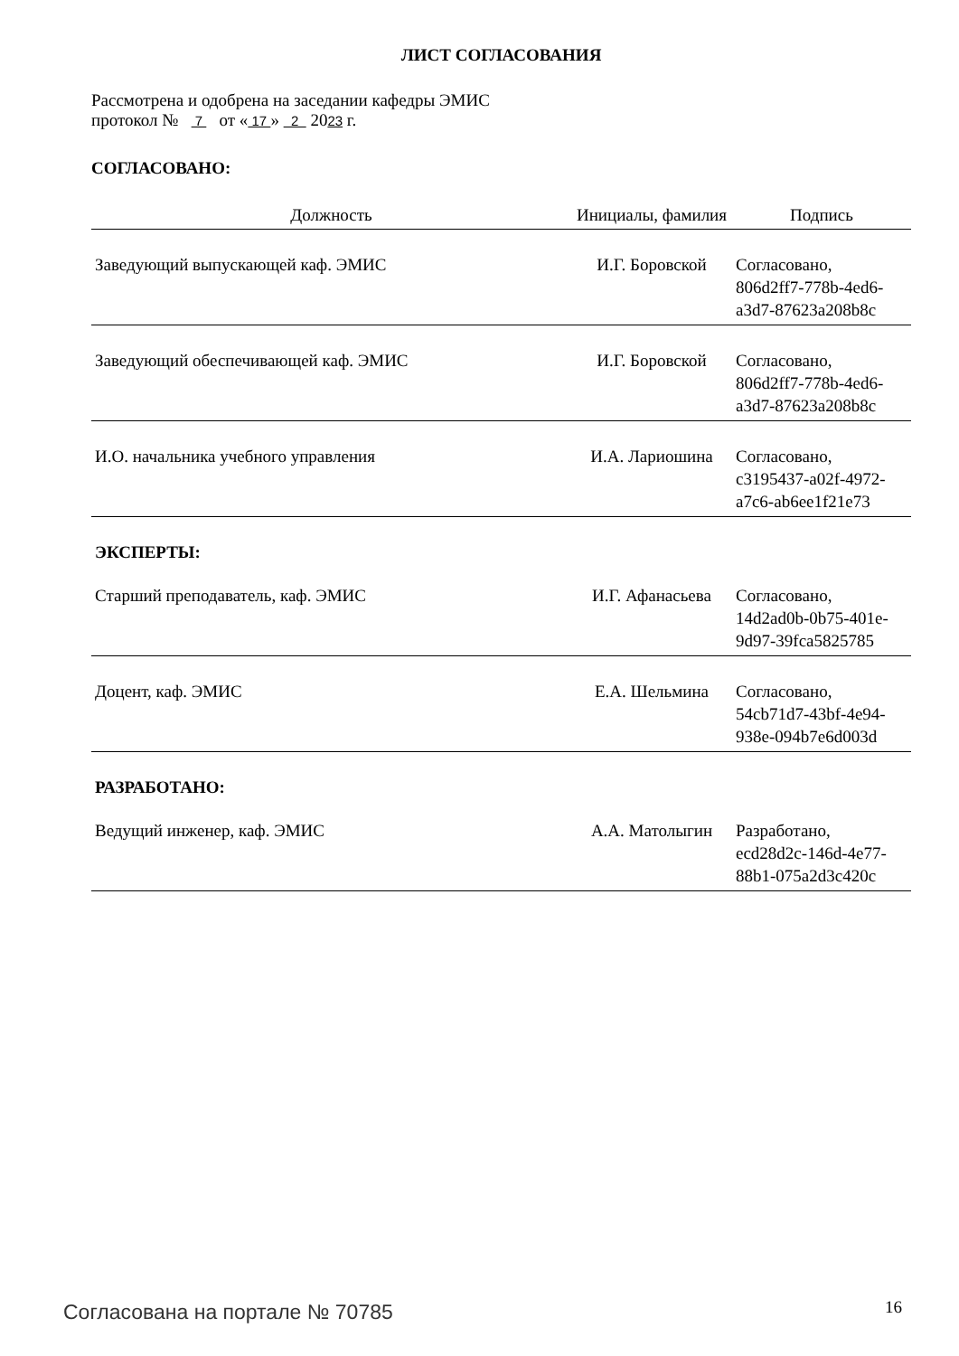ЛИСТ СОГЛАСОВАНИЯ
Рассмотрена и одобрена на заседании кафедры ЭМИС
протокол № 7 от « 17 » 2 2023 г.
СОГЛАСОВАНО:
| Должность | Инициалы, фамилия | Подпись |
| --- | --- | --- |
| Заведующий выпускающей каф. ЭМИС | И.Г. Боровской | Согласовано, 806d2ff7-778b-4ed6- a3d7-87623a208b8c |
| Заведующий обеспечивающей каф. ЭМИС | И.Г. Боровской | Согласовано, 806d2ff7-778b-4ed6- a3d7-87623a208b8c |
| И.О. начальника учебного управления | И.А. Лариошина | Согласовано, c3195437-a02f-4972- a7c6-ab6ee1f21e73 |
ЭКСПЕРТЫ:
| Старший преподаватель, каф. ЭМИС | И.Г. Афанасьева | Согласовано, 14d2ad0b-0b75-401e- 9d97-39fca5825785 |
| Доцент, каф. ЭМИС | Е.А. Шельмина | Согласовано, 54cb71d7-43bf-4e94- 938e-094b7e6d003d |
РАЗРАБОТАНО:
| Ведущий инженер, каф. ЭМИС | А.А. Матолыгин | Разработано, ecd28d2c-146d-4e77- 88b1-075a2d3c420c |
Согласована на портале № 70785 16